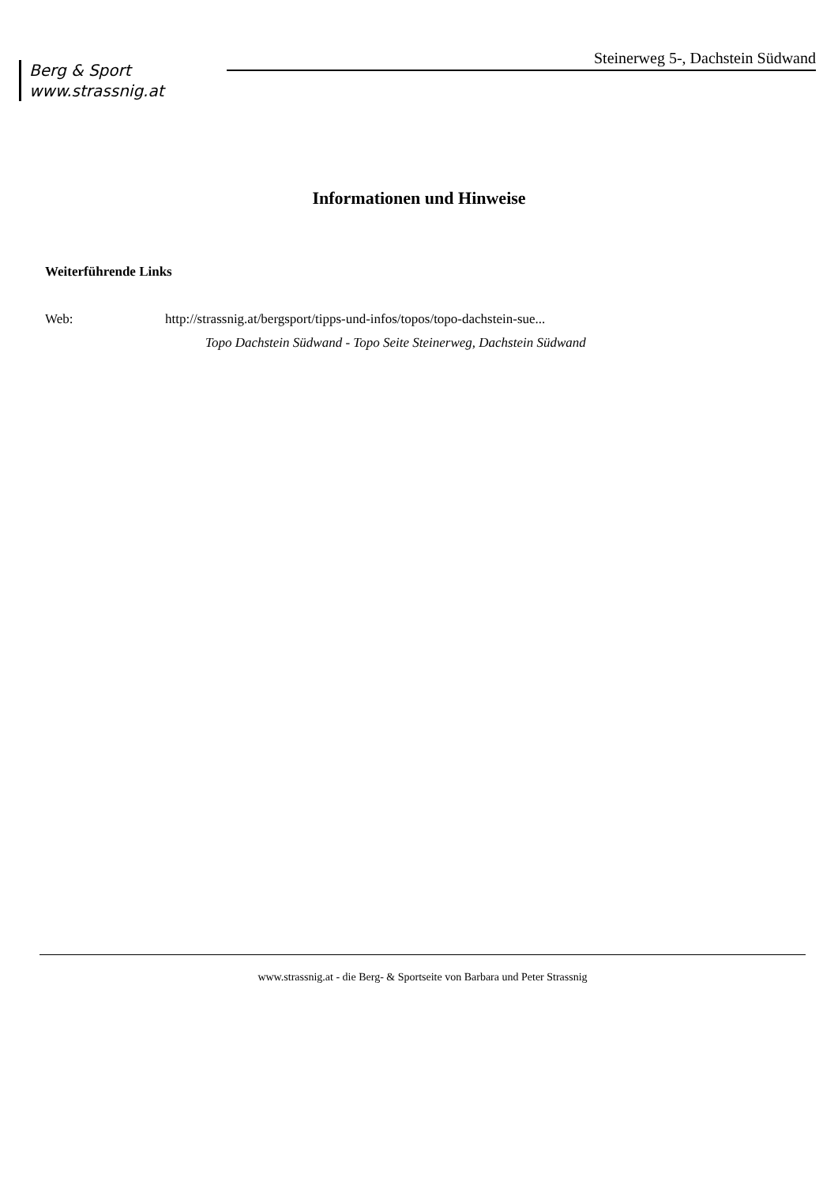Berg & Sport
www.strassnig.at
Steinerweg 5-, Dachstein Südwand
Informationen und Hinweise
Weiterführende Links
Web: http://strassnig.at/bergsport/tipps-und-infos/topos/topo-dachstein-sue...
Topo Dachstein Südwand - Topo Seite Steinerweg, Dachstein Südwand
www.strassnig.at - die Berg- & Sportseite von Barbara und Peter Strassnig